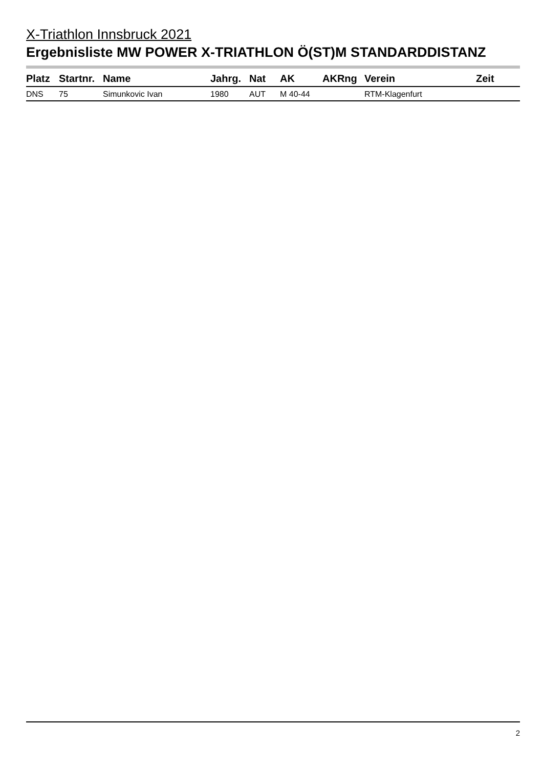X-Triathlon Innsbruck 2021
Ergebnisliste MW POWER X-TRIATHLON Ö(ST)M STANDARDDISTANZ
| Platz | Startnr. | Name | Jahrg. | Nat | AK | AKRng | Verein | Zeit |
| --- | --- | --- | --- | --- | --- | --- | --- | --- |
| DNS | 75 | Simunkovic Ivan | 1980 | AUT | M 40-44 | | RTM-Klagenfurt | |
2